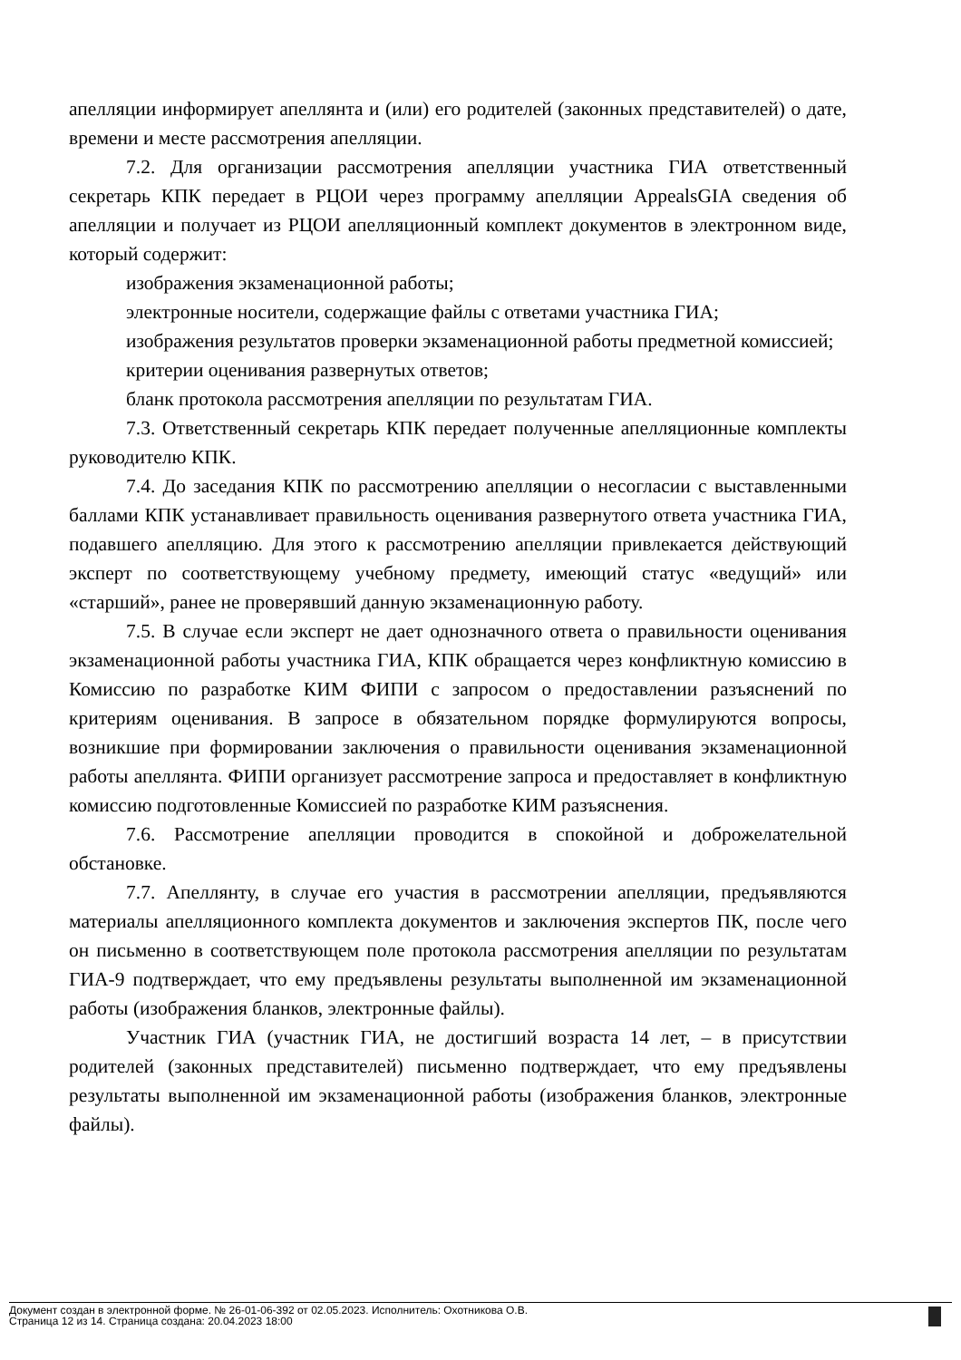апелляции информирует апеллянта и (или) его родителей (законных представителей) о дате, времени и месте рассмотрения апелляции.
7.2. Для организации рассмотрения апелляции участника ГИА ответственный секретарь КПК передает в РЦОИ через программу апелляции AppealsGIA сведения об апелляции и получает из РЦОИ апелляционный комплект документов в электронном виде, который содержит:
изображения экзаменационной работы;
электронные носители, содержащие файлы с ответами участника ГИА;
изображения результатов проверки экзаменационной работы предметной комиссией;
критерии оценивания развернутых ответов;
бланк протокола рассмотрения апелляции по результатам ГИА.
7.3. Ответственный секретарь КПК передает полученные апелляционные комплекты руководителю КПК.
7.4. До заседания КПК по рассмотрению апелляции о несогласии с выставленными баллами КПК устанавливает правильность оценивания развернутого ответа участника ГИА, подавшего апелляцию. Для этого к рассмотрению апелляции привлекается действующий эксперт по соответствующему учебному предмету, имеющий статус «ведущий» или «старший», ранее не проверявший данную экзаменационную работу.
7.5. В случае если эксперт не дает однозначного ответа о правильности оценивания экзаменационной работы участника ГИА, КПК обращается через конфликтную комиссию в Комиссию по разработке КИМ ФИПИ с запросом о предоставлении разъяснений по критериям оценивания. В запросе в обязательном порядке формулируются вопросы, возникшие при формировании заключения о правильности оценивания экзаменационной работы апеллянта. ФИПИ организует рассмотрение запроса и предоставляет в конфликтную комиссию подготовленные Комиссией по разработке КИМ разъяснения.
7.6. Рассмотрение апелляции проводится в спокойной и доброжелательной обстановке.
7.7. Апеллянту, в случае его участия в рассмотрении апелляции, предъявляются материалы апелляционного комплекта документов и заключения экспертов ПК, после чего он письменно в соответствующем поле протокола рассмотрения апелляции по результатам ГИА-9 подтверждает, что ему предъявлены результаты выполненной им экзаменационной работы (изображения бланков, электронные файлы).
Участник ГИА (участник ГИА, не достигший возраста 14 лет, – в присутствии родителей (законных представителей) письменно подтверждает, что ему предъявлены результаты выполненной им экзаменационной работы (изображения бланков, электронные файлы).
Документ создан в электронной форме. № 26-01-06-392 от 02.05.2023. Исполнитель: Охотникова О.В.
Страница 12 из 14. Страница создана: 20.04.2023 18:00